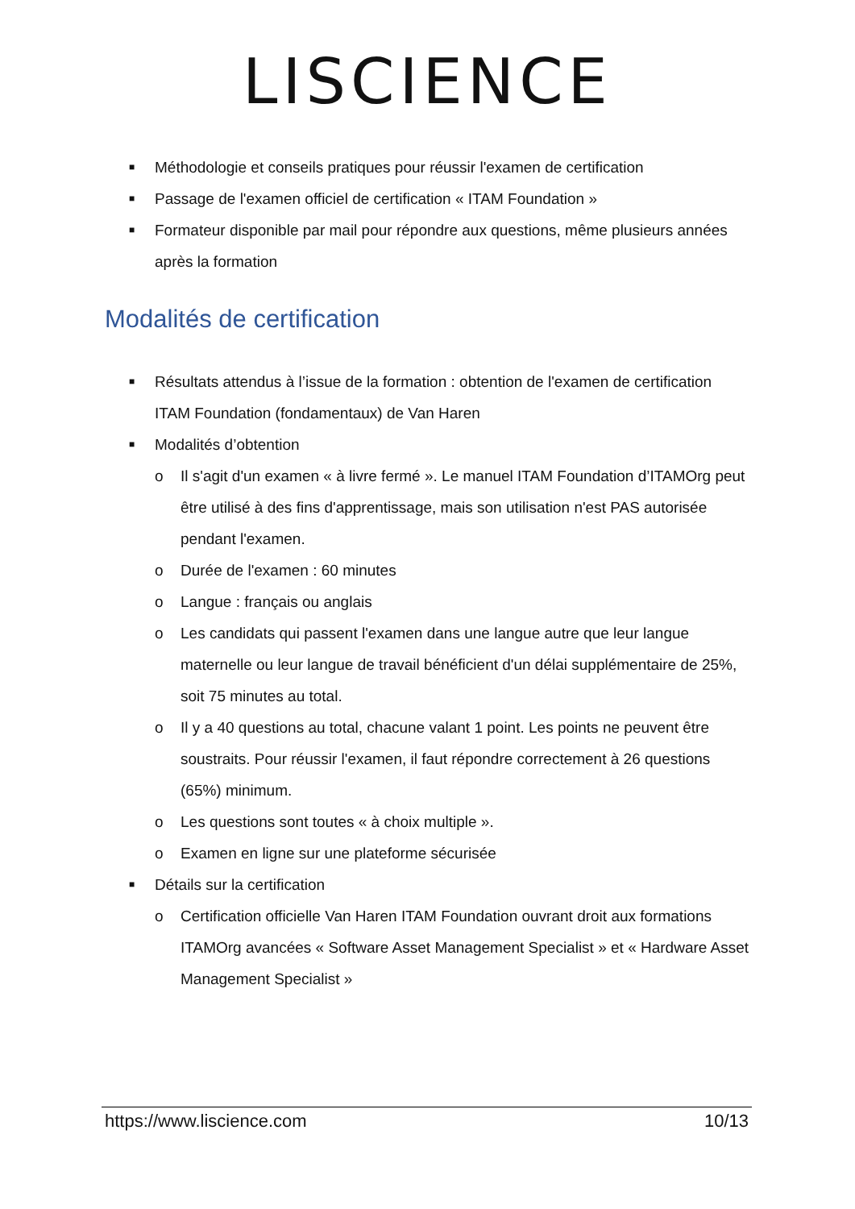LISCIENCE
■ Méthodologie et conseils pratiques pour réussir l'examen de certification
■ Passage de l'examen officiel de certification « ITAM Foundation »
■ Formateur disponible par mail pour répondre aux questions, même plusieurs années après la formation
Modalités de certification
■ Résultats attendus à l’issue de la formation : obtention de l'examen de certification ITAM Foundation (fondamentaux) de Van Haren
■ Modalités d’obtention
o Il s'agit d'un examen « à livre fermé ». Le manuel ITAM Foundation d’ITAMOrg peut être utilisé à des fins d'apprentissage, mais son utilisation n'est PAS autorisée pendant l'examen.
o Durée de l'examen : 60 minutes
o Langue : français ou anglais
o Les candidats qui passent l'examen dans une langue autre que leur langue maternelle ou leur langue de travail bénéficient d'un délai supplémentaire de 25%, soit 75 minutes au total.
o Il y a 40 questions au total, chacune valant 1 point. Les points ne peuvent être soustraits. Pour réussir l'examen, il faut répondre correctement à 26 questions (65%) minimum.
o Les questions sont toutes « à choix multiple ».
o Examen en ligne sur une plateforme sécurisée
■ Détails sur la certification
o Certification officielle Van Haren ITAM Foundation ouvrant droit aux formations ITAMOrg avancées « Software Asset Management Specialist » et « Hardware Asset Management Specialist »
https://www.liscience.com 10/13